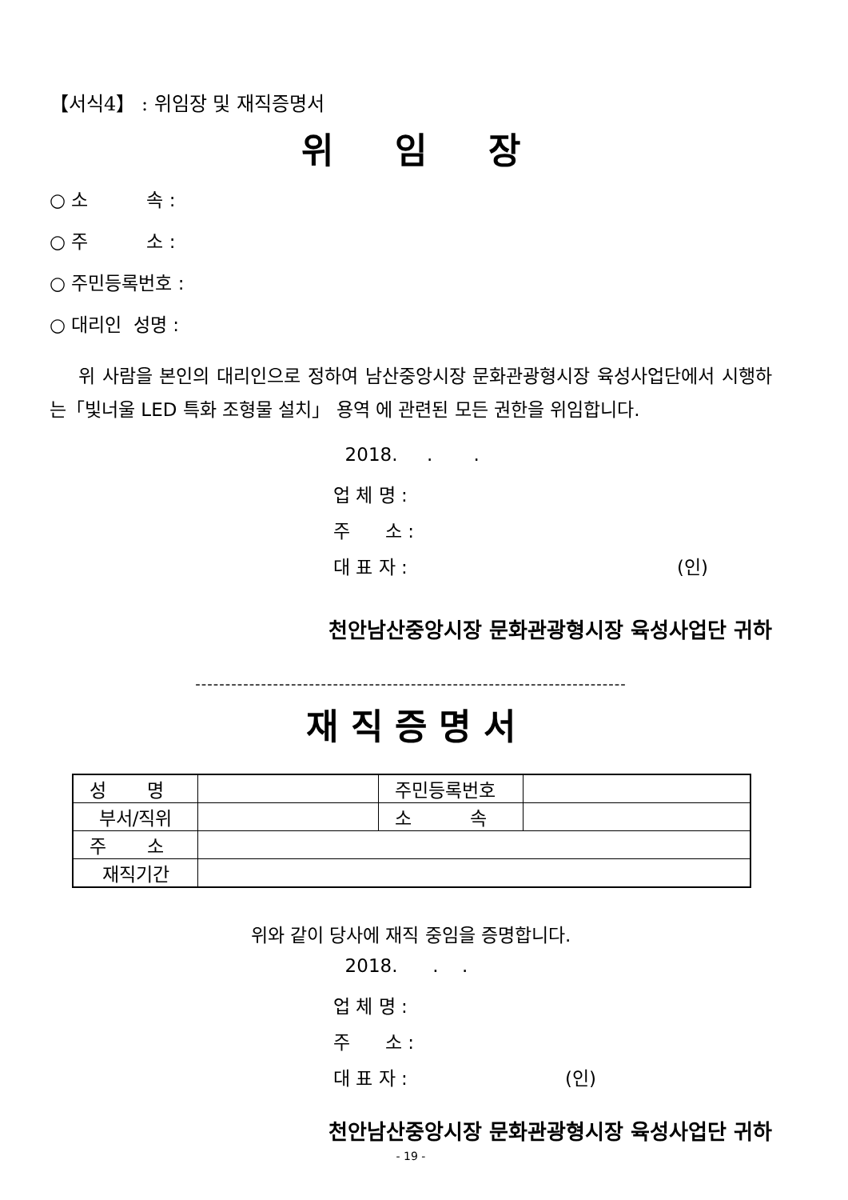【서식4】 : 위임장 및 재직증명서
위 임 장
○ 소 속 :
○ 주 소 :
○ 주민등록번호 :
○ 대리인 성명 :
위 사람을 본인의 대리인으로 정하여 남산중앙시장 문화관광형시장 육성사업단에서 시행하는「빛너울 LED 특화 조형물 설치」 용역 에 관련된 모든 권한을 위임합니다.
2018. . .
업 체 명 :
주 소 :
대 표 자 : (인)
천안남산중앙시장 문화관광형시장 육성사업단 귀하
------------------------------------------------------------------------
재 직 증 명 서
| 성 명 | | 주민등록번호 | |
| 부서/직위 | | 소 속 | |
| 주 소 | | | |
| 재직기간 | | | |
위와 같이 당사에 재직 중임을 증명합니다.
2018. . .
업 체 명 :
주 소 :
대 표 자 : (인)
천안남산중앙시장 문화관광형시장 육성사업단 귀하
- 19 -